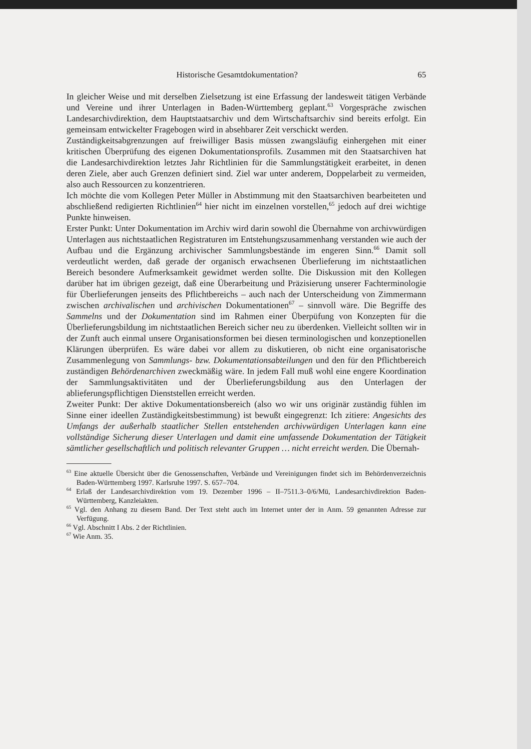Historische Gesamtdokumentation? 65
In gleicher Weise und mit derselben Zielsetzung ist eine Erfassung der landesweit tätigen Verbände und Vereine und ihrer Unterlagen in Baden-Württemberg geplant.<sup>63</sup> Vorgespräche zwischen Landesarchivdirektion, dem Hauptstaatsarchiv und dem Wirtschaftsarchiv sind bereits erfolgt. Ein gemeinsam entwickelter Fragebogen wird in absehbarer Zeit verschickt werden.
Zuständigkeitsabgrenzungen auf freiwilliger Basis müssen zwangsläufig einhergehen mit einer kritischen Überprüfung des eigenen Dokumentationsprofils. Zusammen mit den Staatsarchiven hat die Landesarchivdirektion letztes Jahr Richtlinien für die Sammlungstätigkeit erarbeitet, in denen deren Ziele, aber auch Grenzen definiert sind. Ziel war unter anderem, Doppelarbeit zu vermeiden, also auch Ressourcen zu konzentrieren.
Ich möchte die vom Kollegen Peter Müller in Abstimmung mit den Staatsarchiven bearbeiteten und abschließend redigierten Richtlinien<sup>64</sup> hier nicht im einzelnen vorstellen,<sup>65</sup> jedoch auf drei wichtige Punkte hinweisen.
Erster Punkt: Unter Dokumentation im Archiv wird darin sowohl die Übernahme von archivwürdigen Unterlagen aus nichtstaatlichen Registraturen im Entstehungszusammenhang verstanden wie auch der Aufbau und die Ergänzung archivischer Sammlungsbestände im engeren Sinn.<sup>66</sup> Damit soll verdeutlicht werden, daß gerade der organisch erwachsenen Überlieferung im nichtstaatlichen Bereich besondere Aufmerksamkeit gewidmet werden sollte. Die Diskussion mit den Kollegen darüber hat im übrigen gezeigt, daß eine Überarbeitung und Präzisierung unserer Fachterminologie für Überlieferungen jenseits des Pflichtbereichs – auch nach der Unterscheidung von Zimmermann zwischen archivalischen und archivischen Dokumentationen<sup>67</sup> – sinnvoll wäre. Die Begriffe des Sammelns und der Dokumentation sind im Rahmen einer Überpüfung von Konzepten für die Überlieferungsbildung im nichtstaatlichen Bereich sicher neu zu überdenken. Vielleicht sollten wir in der Zunft auch einmal unsere Organisationsformen bei diesen terminologischen und konzeptionellen Klärungen überprüfen. Es wäre dabei vor allem zu diskutieren, ob nicht eine organisatorische Zusammenlegung von Sammlungs- bzw. Dokumentationsabteilungen und den für den Pflichtbereich zuständigen Behördenarchiven zweckmäßig wäre. In jedem Fall muß wohl eine engere Koordination der Sammlungsaktivitäten und der Überlieferungsbildung aus den Unterlagen der ablieferungspflichtigen Dienststellen erreicht werden.
Zweiter Punkt: Der aktive Dokumentationsbereich (also wo wir uns originär zuständig fühlen im Sinne einer ideellen Zuständigkeitsbestimmung) ist bewußt eingegrenzt: Ich zitiere: Angesichts des Umfangs der außerhalb staatlicher Stellen entstehenden archivwürdigen Unterlagen kann eine vollständige Sicherung dieser Unterlagen und damit eine umfassende Dokumentation der Tätigkeit sämtlicher gesellschaftlich und politisch relevanter Gruppen … nicht erreicht werden. Die Übernah-
<sup>63</sup> Eine aktuelle Übersicht über die Genossenschaften, Verbände und Vereinigungen findet sich im Behördenverzeichnis Baden-Württemberg 1997. Karlsruhe 1997. S. 657–704.
<sup>64</sup> Erlaß der Landesarchivdirektion vom 19. Dezember 1996 – II–7511.3–0/6/Mü, Landesarchivdirektion Baden-Württemberg, Kanzleiakten.
<sup>65</sup> Vgl. den Anhang zu diesem Band. Der Text steht auch im Internet unter der in Anm. 59 genannten Adresse zur Verfügung.
<sup>66</sup> Vgl. Abschnitt I Abs. 2 der Richtlinien.
<sup>67</sup> Wie Anm. 35.